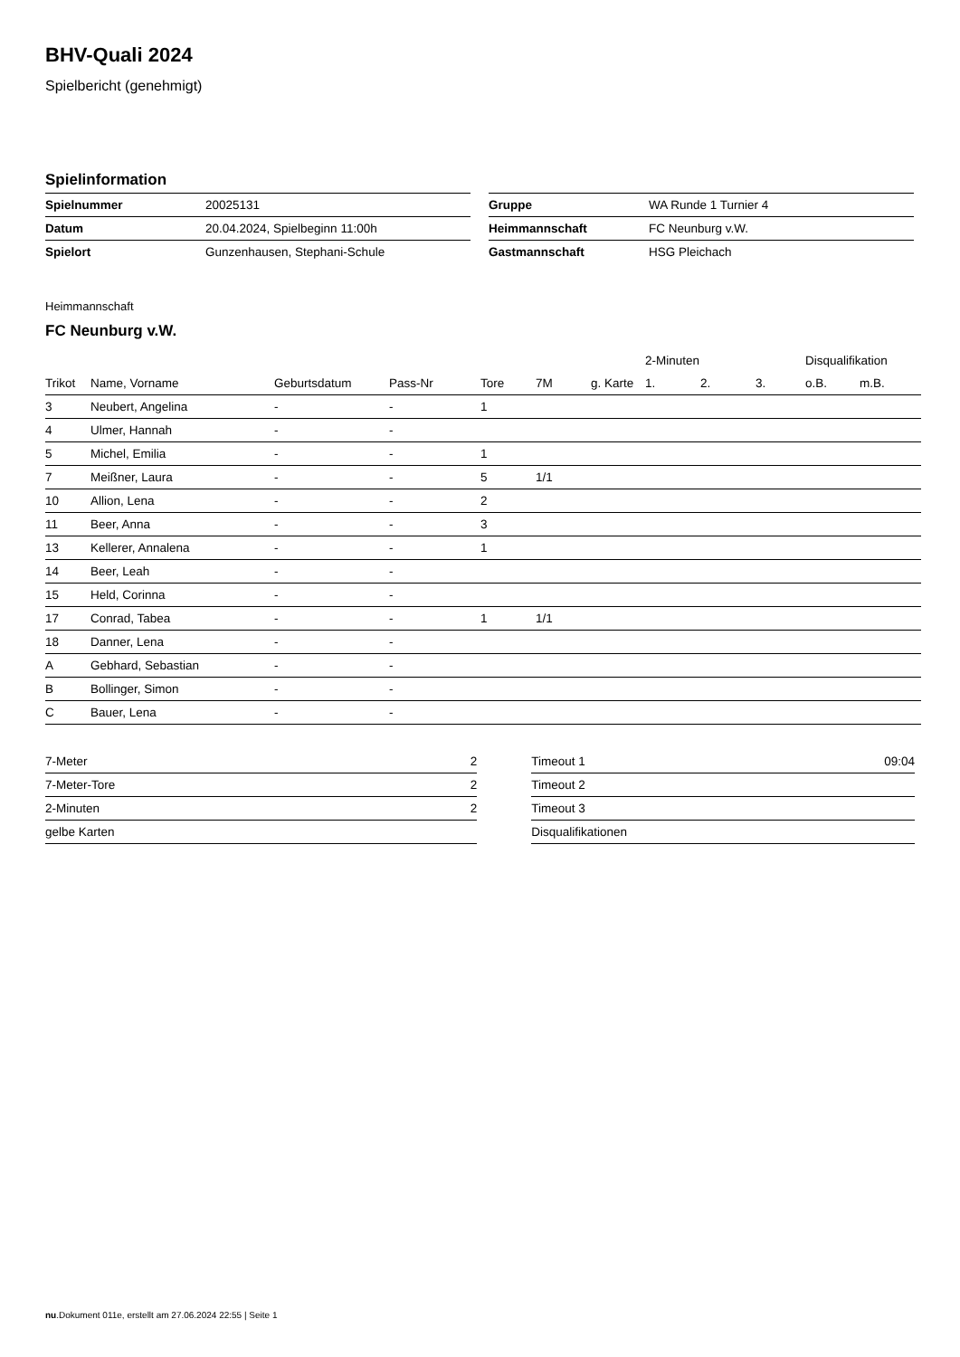BHV-Quali 2024
Spielbericht (genehmigt)
Spielinformation
| Spielnummer | 20025131 |
| Datum | 20.04.2024, Spielbeginn 11:00h |
| Spielort | Gunzenhausen, Stephani-Schule |
| Gruppe | WA Runde 1 Turnier 4 |
| Heimmannschaft | FC Neunburg v.W. |
| Gastmannschaft | HSG Pleichach |
Heimmannschaft
FC Neunburg v.W.
| | | | | | | | 2-Minuten | | | Disqualifikation | |
| --- | --- | --- | --- | --- | --- | --- | --- | --- | --- | --- | --- |
| Trikot | Name, Vorname | Geburtsdatum | Pass-Nr | Tore | 7M | g. Karte | 1. | 2. | 3. | o.B. | m.B. |
| 3 | Neubert, Angelina | - | - | 1 | | | | | | | |
| 4 | Ulmer, Hannah | - | - | | | | | | | | |
| 5 | Michel, Emilia | - | - | 1 | | | | | | | |
| 7 | Meißner, Laura | - | - | 5 | 1/1 | | | | | | |
| 10 | Allion, Lena | - | - | 2 | | | | | | | |
| 11 | Beer, Anna | - | - | 3 | | | | | | | |
| 13 | Kellerer, Annalena | - | - | 1 | | | | | | | |
| 14 | Beer, Leah | - | - | | | | | | | | |
| 15 | Held, Corinna | - | - | | | | | | | | |
| 17 | Conrad, Tabea | - | - | 1 | 1/1 | | | | | | |
| 18 | Danner, Lena | - | - | | | | | | | | |
| A | Gebhard, Sebastian | - | - | | | | | | | | |
| B | Bollinger, Simon | - | - | | | | | | | | |
| C | Bauer, Lena | - | - | | | | | | | | |
| 7-Meter | 2 |
| 7-Meter-Tore | 2 |
| 2-Minuten | 2 |
| gelbe Karten | |
| Timeout 1 | 09:04 |
| Timeout 2 | |
| Timeout 3 | |
| Disqualifikationen | |
nu.Dokument 011e, erstellt am 27.06.2024 22:55 | Seite 1